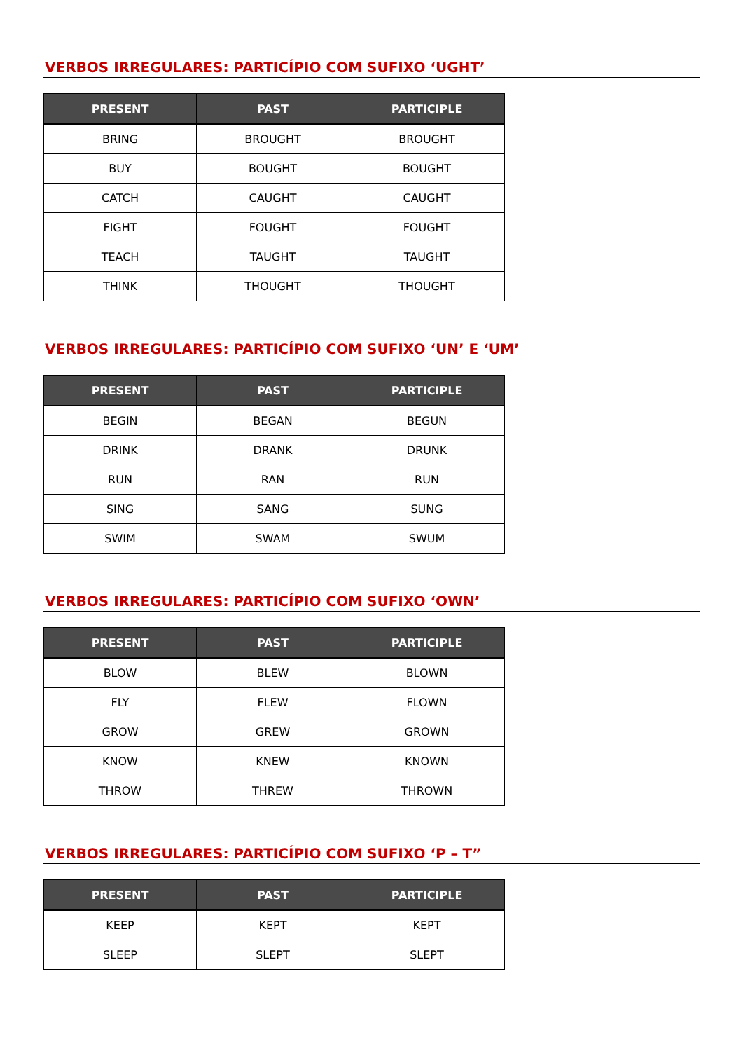VERBOS IRREGULARES: PARTICÍPIO COM SUFIXO ‘UGHT’
| PRESENT | PAST | PARTICIPLE |
| --- | --- | --- |
| BRING | BROUGHT | BROUGHT |
| BUY | BOUGHT | BOUGHT |
| CATCH | CAUGHT | CAUGHT |
| FIGHT | FOUGHT | FOUGHT |
| TEACH | TAUGHT | TAUGHT |
| THINK | THOUGHT | THOUGHT |
VERBOS IRREGULARES: PARTICÍPIO COM SUFIXO ‘UN’ E ‘UM’
| PRESENT | PAST | PARTICIPLE |
| --- | --- | --- |
| BEGIN | BEGAN | BEGUN |
| DRINK | DRANK | DRUNK |
| RUN | RAN | RUN |
| SING | SANG | SUNG |
| SWIM | SWAM | SWUM |
VERBOS IRREGULARES: PARTICÍPIO COM SUFIXO ‘OWN’
| PRESENT | PAST | PARTICIPLE |
| --- | --- | --- |
| BLOW | BLEW | BLOWN |
| FLY | FLEW | FLOWN |
| GROW | GREW | GROWN |
| KNOW | KNEW | KNOWN |
| THROW | THREW | THROWN |
VERBOS IRREGULARES: PARTICÍPIO COM SUFIXO ‘P – T”
| PRESENT | PAST | PARTICIPLE |
| --- | --- | --- |
| KEEP | KEPT | KEPT |
| SLEEP | SLEPT | SLEPT |